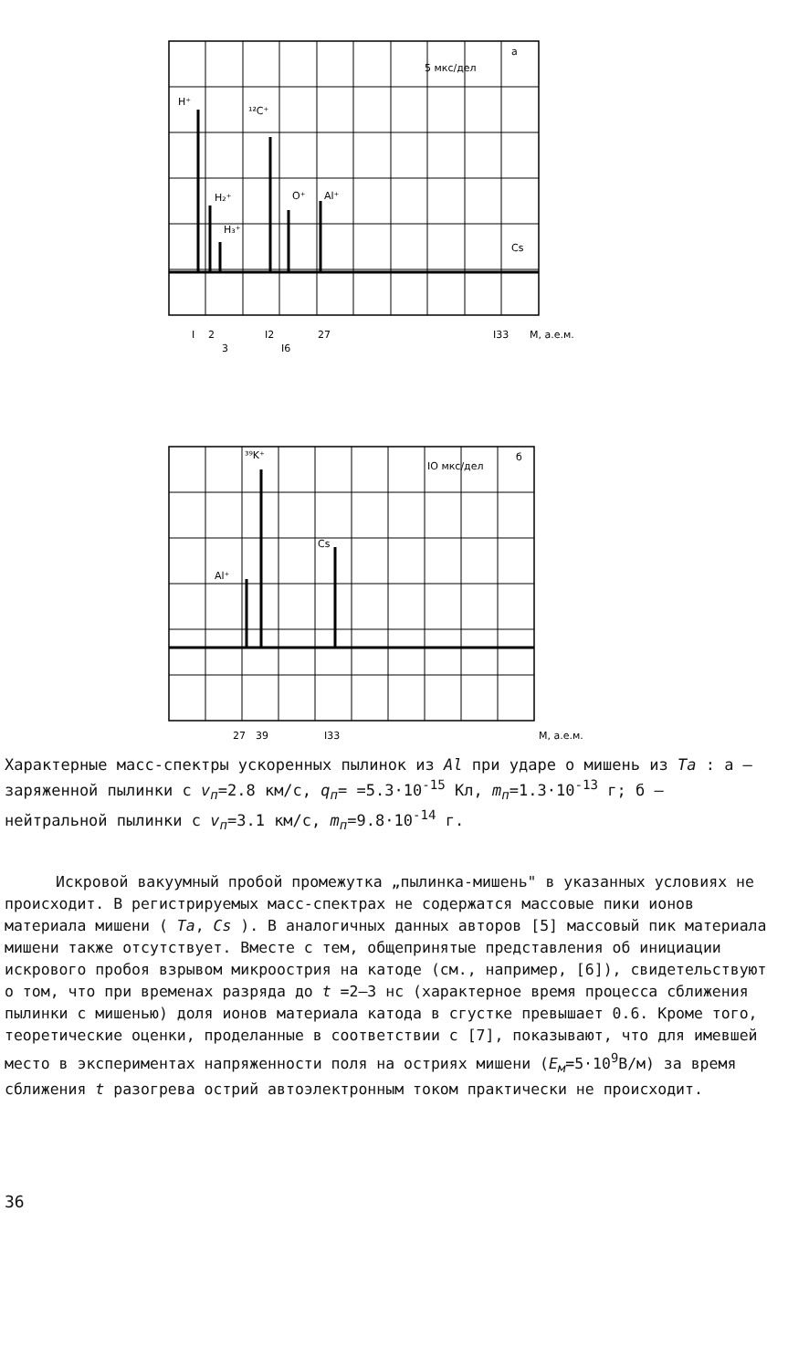5 мкс/дел
а
H⁺
¹²C⁺
H₂⁺
H₃⁺
O⁺
Al⁺
Cs
I
2
3
I2
I6
27
I33
M, а.е.м.
IO мкс/дел
б
³⁹K⁺
Cs
Al⁺
27
39
I33
M, а.е.м.
Характерные масс-спектры ускоренных пылинок из Al при ударе о мишень из Ta : а – заряженной пылинки с v<sub>п</sub>=2.8 км/с, q<sub>п</sub>= =5.3·10<sup>-15</sup> Кл, m<sub>п</sub>=1.3·10<sup>-13</sup> г; б – нейтральной пылинки с v<sub>п</sub>=3.1 км/с, m<sub>п</sub>=9.8·10<sup>-14</sup> г.
Искровой вакуумный пробой промежутка „пылинка-мишень" в указанных условиях не происходит. В регистрируемых масс-спектрах не содержатся массовые пики ионов материала мишени ( Ta, Cs ). В аналогичных данных авторов [5] массовый пик материала мишени также отсутствует. Вместе с тем, общепринятые представления об инициации искрового пробоя взрывом микроострия на катоде (см., например, [6]), свидетельствуют о том, что при временах разряда до t =2–3 нс (характерное время процесса сближения пылинки с мишенью) доля ионов материала катода в сгустке превышает 0.6. Кроме того, теоретические оценки, проделанные в соответствии с [7], показывают, что для имевшей место в экспериментах напряженности поля на остриях мишени (E<sub>м</sub>=5·10<sup>9</sup>В/м) за время сближения t разогрева острий автоэлектронным током практически не происходит.
36